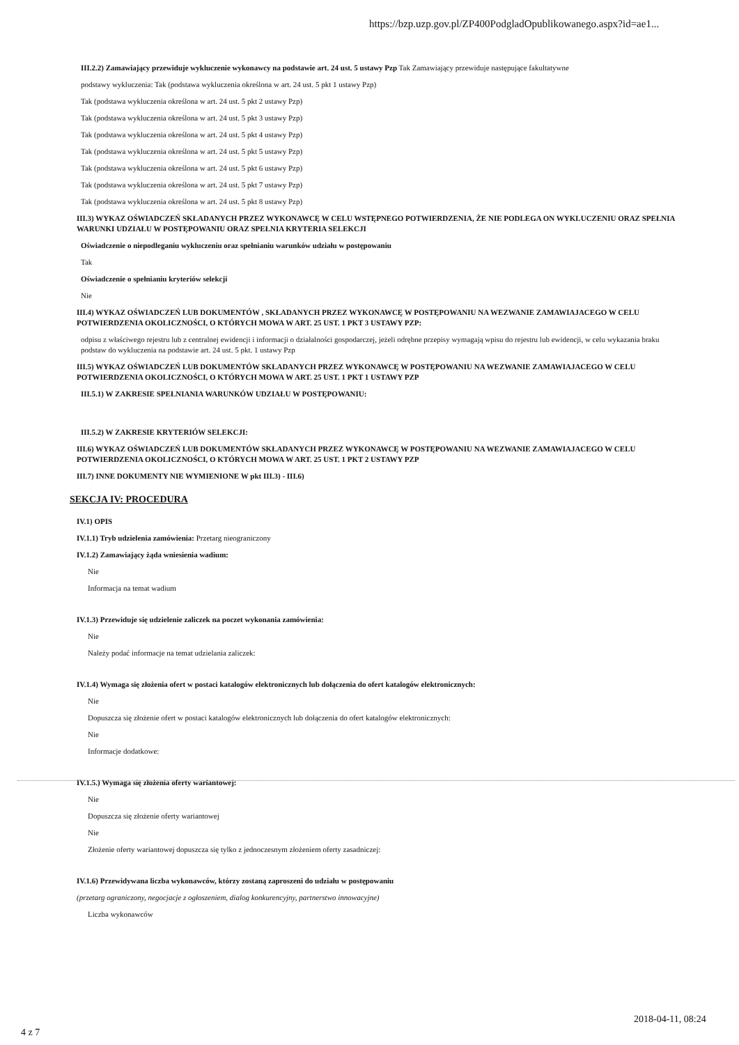https://bzp.uzp.gov.pl/ZP400PodgladOpublikowanego.aspx?id=ae1...
III.2.2) Zamawiający przewiduje wykluczenie wykonawcy na podstawie art. 24 ust. 5 ustawy Pzp Tak Zamawiający przewiduje następujące fakultatywne
podstawy wykluczenia: Tak (podstawa wykluczenia określona w art. 24 ust. 5 pkt 1 ustawy Pzp)
Tak (podstawa wykluczenia określona w art. 24 ust. 5 pkt 2 ustawy Pzp)
Tak (podstawa wykluczenia określona w art. 24 ust. 5 pkt 3 ustawy Pzp)
Tak (podstawa wykluczenia określona w art. 24 ust. 5 pkt 4 ustawy Pzp)
Tak (podstawa wykluczenia określona w art. 24 ust. 5 pkt 5 ustawy Pzp)
Tak (podstawa wykluczenia określona w art. 24 ust. 5 pkt 6 ustawy Pzp)
Tak (podstawa wykluczenia określona w art. 24 ust. 5 pkt 7 ustawy Pzp)
Tak (podstawa wykluczenia określona w art. 24 ust. 5 pkt 8 ustawy Pzp)
III.3) WYKAZ OŚWIADCZEŃ SKŁADANYCH PRZEZ WYKONAWCĘ W CELU WSTĘPNEGO POTWIERDZENIA, ŻE NIE PODLEGA ON WYKLUCZENIU ORAZ SPEŁNIA WARUNKI UDZIAŁU W POSTĘPOWANIU ORAZ SPEŁNIA KRYTERIA SELEKCJI
Oświadczenie o niepodleganiu wykluczeniu oraz spełnianiu warunków udziału w postępowaniu
Tak
Oświadczenie o spełnianiu kryteriów selekcji
Nie
III.4) WYKAZ OŚWIADCZEŃ LUB DOKUMENTÓW , SKŁADANYCH PRZEZ WYKONAWCĘ W POSTĘPOWANIU NA WEZWANIE ZAMAWIAJACEGO W CELU POTWIERDZENIA OKOLICZNOŚCI, O KTÓRYCH MOWA W ART. 25 UST. 1 PKT 3 USTAWY PZP:
odpisu z właściwego rejestru lub z centralnej ewidencji i informacji o działalności gospodarczej, jeżeli odrębne przepisy wymagają wpisu do rejestru lub ewidencji, w celu wykazania braku podstaw do wykluczenia na podstawie art. 24 ust. 5 pkt. 1 ustawy Pzp
III.5) WYKAZ OŚWIADCZEŃ LUB DOKUMENTÓW SKŁADANYCH PRZEZ WYKONAWCĘ W POSTĘPOWANIU NA WEZWANIE ZAMAWIAJACEGO W CELU POTWIERDZENIA OKOLICZNOŚCI, O KTÓRYCH MOWA W ART. 25 UST. 1 PKT 1 USTAWY PZP
III.5.1) W ZAKRESIE SPEŁNIANIA WARUNKÓW UDZIAŁU W POSTĘPOWANIU:
III.5.2) W ZAKRESIE KRYTERIÓW SELEKCJI:
III.6) WYKAZ OŚWIADCZEŃ LUB DOKUMENTÓW SKŁADANYCH PRZEZ WYKONAWCĘ W POSTĘPOWANIU NA WEZWANIE ZAMAWIAJACEGO W CELU POTWIERDZENIA OKOLICZNOŚCI, O KTÓRYCH MOWA W ART. 25 UST. 1 PKT 2 USTAWY PZP
III.7) INNE DOKUMENTY NIE WYMIENIONE W pkt III.3) - III.6)
SEKCJA IV: PROCEDURA
IV.1) OPIS
IV.1.1) Tryb udzielenia zamówienia: Przetarg nieograniczony
IV.1.2) Zamawiający żąda wniesienia wadium:
Nie
Informacja na temat wadium
IV.1.3) Przewiduje się udzielenie zaliczek na poczet wykonania zamówienia:
Nie
Należy podać informacje na temat udzielania zaliczek:
IV.1.4) Wymaga się złożenia ofert w postaci katalogów elektronicznych lub dołączenia do ofert katalogów elektronicznych:
Nie
Dopuszcza się złożenie ofert w postaci katalogów elektronicznych lub dołączenia do ofert katalogów elektronicznych:
Nie
Informacje dodatkowe:
IV.1.5.) Wymaga się złożenia oferty wariantowej:
Nie
Dopuszcza się złożenie oferty wariantowej
Nie
Złożenie oferty wariantowej dopuszcza się tylko z jednoczesnym złożeniem oferty zasadniczej:
IV.1.6) Przewidywana liczba wykonawców, którzy zostaną zaproszeni do udziału w postępowaniu
(przetarg ograniczony, negocjacje z ogłoszeniem, dialog konkurencyjny, partnerstwo innowacyjne)
Liczba wykonawców
2018-04-11, 08:24
4 z 7